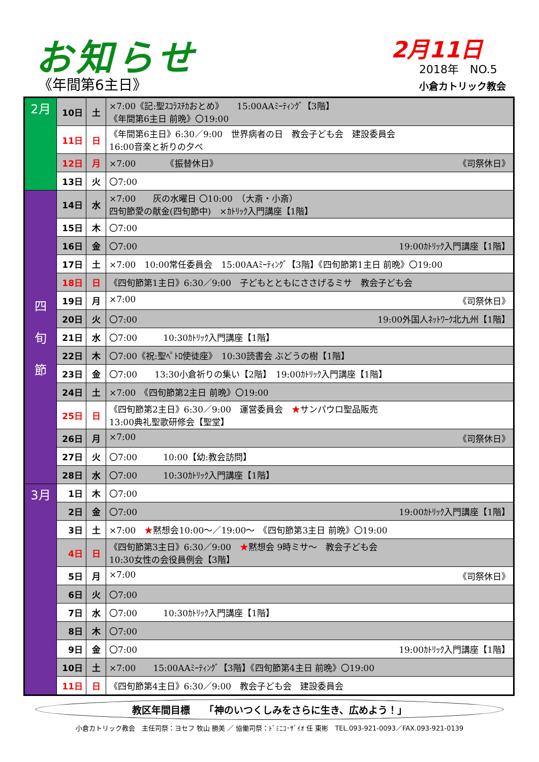お知らせ
《年間第6主日》
2月11日
2018年　NO.5
小倉カトリック教会
| 2月 | 10日 | 土 | ×7:00《記:聖ｽｺﾗｽﾁｶおとめ》 15:00AAﾐｰﾃｨﾝｸﾞ【3階】 《年間第6主日 前晩》〇19:00 |
| | 11日 | 日 | 《年間第6主日》6:30／9:00 世界病者の日 教会子ども会 建設委員会 16:00音楽と祈りの夕べ |
| | 12日 | 月 | ×7:00 《振替休日》 《司祭休日》 |
| | 13日 | 火 | 〇7:00 |
| 四 旬 節 | 14日 | 水 | ×7:00 灰の水曜日 〇10:00 （大斎・小斎） 四旬節愛の献金(四旬節中) ×ｶﾄﾘｯｸ入門講座【1階】 |
| | 15日 | 木 | 〇7:00 |
| | 16日 | 金 | 〇7:00 19:00ｶﾄﾘｯｸ入門講座【1階】 |
| | 17日 | 土 | ×7:00 10:00常任委員会 15:00AAﾐｰﾃｨﾝｸﾞ【3階】《四旬節第1主日 前晩》〇19:00 |
| | 18日 | 日 | 《四旬節第1主日》6:30／9:00 子どもとともにささげるミサ 教会子ども会 |
| | 19日 | 月 | ×7:00 《司祭休日》 |
| | 20日 | 火 | 〇7:00 19:00外国人ﾈｯﾄﾜｰｸ北九州【1階】 |
| | 21日 | 水 | 〇7:00 10:30ｶﾄﾘｯｸ入門講座【1階】 |
| | 22日 | 木 | 〇7:00《祝:聖ﾍﾟﾄﾛ使徒座》 10:30読書会 ぶどうの樹【1階】 |
| | 23日 | 金 | 〇7:00 13:30小倉祈りの集い【2階】 19:00ｶﾄﾘｯｸ入門講座【1階】 |
| | 24日 | 土 | ×7:00 《四旬節第2主日 前晩》〇19:00 |
| | 25日 | 日 | 《四旬節第2主日》6:30／9:00 運営委員会 ★ サンパウロ聖品販売 13:00典礼聖歌研修会【聖堂】 |
| | 26日 | 月 | ×7:00 《司祭休日》 |
| | 27日 | 火 | 〇7:00 10:00【幼:教会訪問】 |
| | 28日 | 水 | 〇7:00 10:30ｶﾄﾘｯｸ入門講座【1階】 |
| 3月 | 1日 | 木 | 〇7:00 |
| | 2日 | 金 | 〇7:00 19:00ｶﾄﾘｯｸ入門講座【1階】 |
| | 3日 | 土 | ×7:00 ★ 黙想会10:00～／19:00～ 《四旬節第3主日 前晩》〇19:00 |
| | 4日 | 日 | 《四旬節第3主日》6:30／9:00 ★ 黙想会 9時ミサ～ 教会子ども会 10:30女性の会役員例会【3階】 |
| | 5日 | 月 | ×7:00 《司祭休日》 |
| | 6日 | 火 | 〇7:00 |
| | 7日 | 水 | 〇7:00 10:30ｶﾄﾘｯｸ入門講座【1階】 |
| | 8日 | 木 | 〇7:00 |
| | 9日 | 金 | 〇7:00 19:00ｶﾄﾘｯｸ入門講座【1階】 |
| | 10日 | 土 | ×7:00 15:00AAﾐｰﾃｨﾝｸﾞ【3階】《四旬節第4主日 前晩》〇19:00 |
| | 11日 | 日 | 《四旬節第4主日》6:30／9:00 教会子ども会 建設委員会 |
教区年間目標　　「神のいつくしみをさらに生き、広めよう！」
小倉カトリック教会　主任司祭：ヨセフ 牧山 勝美 ／ 協働司祭：ﾄﾞﾐﾆｺ･ｻﾞｲｵ 任 東彬　TEL.093-921-0093／FAX.093-921-0139